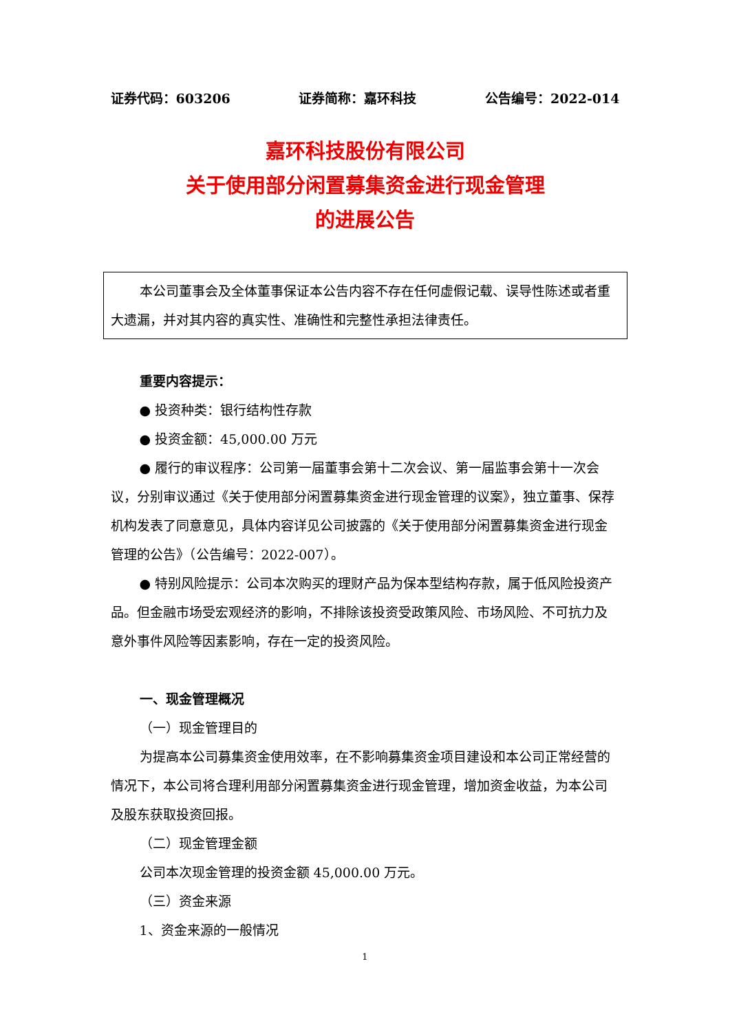证券代码：603206 证券简称：嘉环科技 公告编号：2022-014
嘉环科技股份有限公司
关于使用部分闲置募集资金进行现金管理
的进展公告
本公司董事会及全体董事保证本公告内容不存在任何虚假记载、误导性陈述或者重大遗漏，并对其内容的真实性、准确性和完整性承担法律责任。
重要内容提示：
● 投资种类：银行结构性存款
● 投资金额：45,000.00 万元
● 履行的审议程序：公司第一届董事会第十二次会议、第一届监事会第十一次会议，分别审议通过《关于使用部分闲置募集资金进行现金管理的议案》，独立董事、保荐机构发表了同意意见，具体内容详见公司披露的《关于使用部分闲置募集资金进行现金管理的公告》（公告编号：2022-007）。
● 特别风险提示：公司本次购买的理财产品为保本型结构存款，属于低风险投资产品。但金融市场受宏观经济的影响，不排除该投资受政策风险、市场风险、不可抗力及意外事件风险等因素影响，存在一定的投资风险。
一、现金管理概况
（一）现金管理目的
为提高本公司募集资金使用效率，在不影响募集资金项目建设和本公司正常经营的情况下，本公司将合理利用部分闲置募集资金进行现金管理，增加资金收益，为本公司及股东获取投资回报。
（二）现金管理金额
公司本次现金管理的投资金额 45,000.00 万元。
（三）资金来源
1、资金来源的一般情况
1